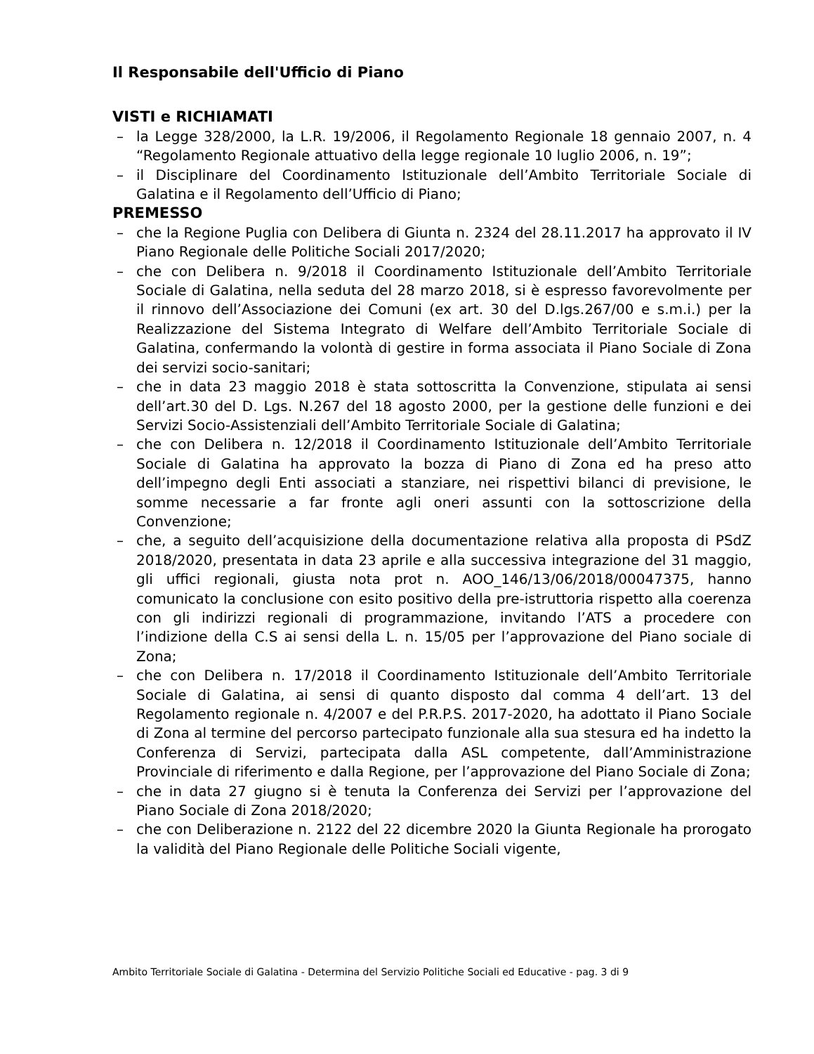Il Responsabile dell'Ufficio di Piano
VISTI e RICHIAMATI
– la Legge 328/2000, la L.R. 19/2006, il Regolamento Regionale 18 gennaio 2007, n. 4 “Regolamento Regionale attuativo della legge regionale 10 luglio 2006, n. 19”;
– il Disciplinare del Coordinamento Istituzionale dell’Ambito Territoriale Sociale di Galatina e il Regolamento dell’Ufficio di Piano;
PREMESSO
– che la Regione Puglia con Delibera di Giunta n. 2324 del 28.11.2017 ha approvato il IV Piano Regionale delle Politiche Sociali 2017/2020;
– che con Delibera n. 9/2018 il Coordinamento Istituzionale dell’Ambito Territoriale Sociale di Galatina, nella seduta del 28 marzo 2018, si è espresso favorevolmente per il rinnovo dell’Associazione dei Comuni (ex art. 30 del D.lgs.267/00 e s.m.i.) per la Realizzazione del Sistema Integrato di Welfare dell’Ambito Territoriale Sociale di Galatina, confermando la volontà di gestire in forma associata il Piano Sociale di Zona dei servizi socio-sanitari;
– che in data 23 maggio 2018 è stata sottoscritta la Convenzione, stipulata ai sensi dell’art.30 del D. Lgs. N.267 del 18 agosto 2000, per la gestione delle funzioni e dei Servizi Socio-Assistenziali dell’Ambito Territoriale Sociale di Galatina;
– che con Delibera n. 12/2018 il Coordinamento Istituzionale dell’Ambito Territoriale Sociale di Galatina ha approvato la bozza di Piano di Zona ed ha preso atto dell’impegno degli Enti associati a stanziare, nei rispettivi bilanci di previsione, le somme necessarie a far fronte agli oneri assunti con la sottoscrizione della Convenzione;
– che, a seguito dell’acquisizione della documentazione relativa alla proposta di PSdZ 2018/2020, presentata in data 23 aprile e alla successiva integrazione del 31 maggio, gli uffici regionali, giusta nota prot n. AOO_146/13/06/2018/00047375, hanno comunicato la conclusione con esito positivo della pre-istruttoria rispetto alla coerenza con gli indirizzi regionali di programmazione, invitando l’ATS a procedere con l’indizione della C.S ai sensi della L. n. 15/05 per l’approvazione del Piano sociale di Zona;
– che con Delibera n. 17/2018 il Coordinamento Istituzionale dell’Ambito Territoriale Sociale di Galatina, ai sensi di quanto disposto dal comma 4 dell’art. 13 del Regolamento regionale n. 4/2007 e del P.R.P.S. 2017-2020, ha adottato il Piano Sociale di Zona al termine del percorso partecipato funzionale alla sua stesura ed ha indetto la Conferenza di Servizi, partecipata dalla ASL competente, dall’Amministrazione Provinciale di riferimento e dalla Regione, per l’approvazione del Piano Sociale di Zona;
– che in data 27 giugno si è tenuta la Conferenza dei Servizi per l’approvazione del Piano Sociale di Zona 2018/2020;
– che con Deliberazione n. 2122 del 22 dicembre 2020 la Giunta Regionale ha prorogato la validità del Piano Regionale delle Politiche Sociali vigente,
Ambito Territoriale Sociale di Galatina - Determina del Servizio Politiche Sociali ed Educative - pag. 3 di 9